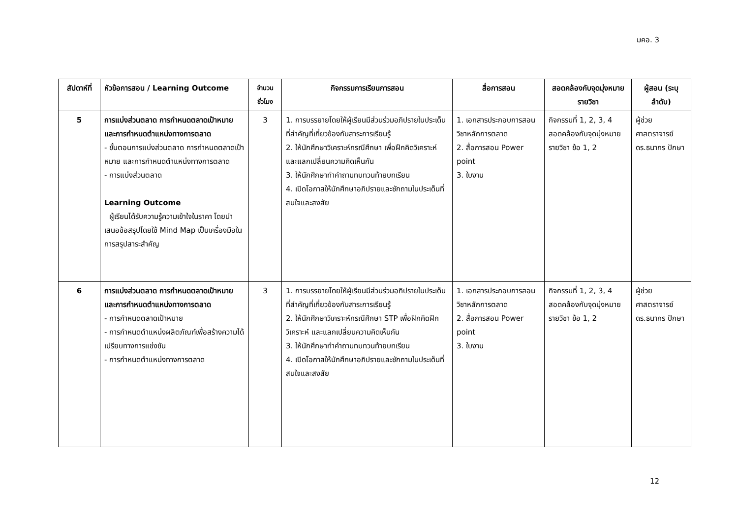มคอ. 3
| สัปดาห์ที่ | หัวข้อการสอน / Learning Outcome | จำนวนชั่วโมง | กิจกรรมการเรียนการสอน | สื่อการสอน | สอดคล้องกับจุดมุ่งหมายรายวิชา | ผู้สอน (ระบุลำดับ) |
| --- | --- | --- | --- | --- | --- | --- |
| 5 | การแบ่งส่วนตลาด การกำหนดตลาดเป้าหมาย และการกำหนดตำแหน่งทางการตลาด - ขั้นตอนการแบ่งส่วนตลาด การกำหนดตลาดเป้าหมาย และการกำหนดตำแหน่งทางการตลาด - การแบ่งส่วนตลาด Learning Outcome ผู้เรียนได้รับความรู้ความเข้าใจในราคา โดยนำเสนอข้อสรุปโดยใช้ Mind Map เป็นเครื่องมือในการสรุปสาระสำคัญ | 3 | 1. การบรรยายโดยให้ผู้เรียนมีส่วนร่วมอภิปรายในประเด็นที่สำคัญที่เกี่ยวข้องกับสาระการเรียนรู้ 2. ให้นักศึกษาวิเคราะห์กรณีศึกษา เพื่อฝึกคิดวิเคราะห์ และแลกเปลี่ยนความคิดเห็นกัน 3. ให้นักศึกษาทำคำถามทบทวนท้ายบทเรียน 4. เปิดโอกาสให้นักศึกษาอภิปรายและซักถามในประเด็นที่สนใจและสงสัย | 1. เอกสารประกอบการสอนวิชาหลักการตลาด 2. สื่อการสอน Power point 3. ใบงาน | กิจกรรมที่ 1, 2, 3, 4 สอดคล้องกับจุดมุ่งหมายรายวิชา ข้อ 1, 2 | ผู้ช่วยศาสตราจารย์ ดร.ธนากร ปักษา |
| 6 | การแบ่งส่วนตลาด การกำหนดตลาดเป้าหมาย และการกำหนดตำแหน่งทางการตลาด - การกำหนดตลาดเป้าหมาย - การกำหนดตำแหน่งผลิตภัณฑ์เพื่อสร้างความได้เปรียบทางการแข่งขัน - การกำหนดตำแหน่งทางการตลาด | 3 | 1. การบรรยายโดยให้ผู้เรียนมีส่วนร่วมอภิปรายในประเด็นที่สำคัญที่เกี่ยวข้องกับสาระการเรียนรู้ 2. ให้นักศึกษาวิเคราะห์กรณีศึกษา STP เพื่อฝึกคิดฝึกวิเคราะห์ และแลกเปลี่ยนความคิดเห็นกัน 3. ให้นักศึกษาทำคำถามทบทวนท้ายบทเรียน 4. เปิดโอกาสให้นักศึกษาอภิปรายและซักถามในประเด็นที่สนใจและสงสัย | 1. เอกสารประกอบการสอนวิชาหลักการตลาด 2. สื่อการสอน Power point 3. ใบงาน | กิจกรรมที่ 1, 2, 3, 4 สอดคล้องกับจุดมุ่งหมายรายวิชา ข้อ 1, 2 | ผู้ช่วยศาสตราจารย์ ดร.ธนากร ปักษา |
12